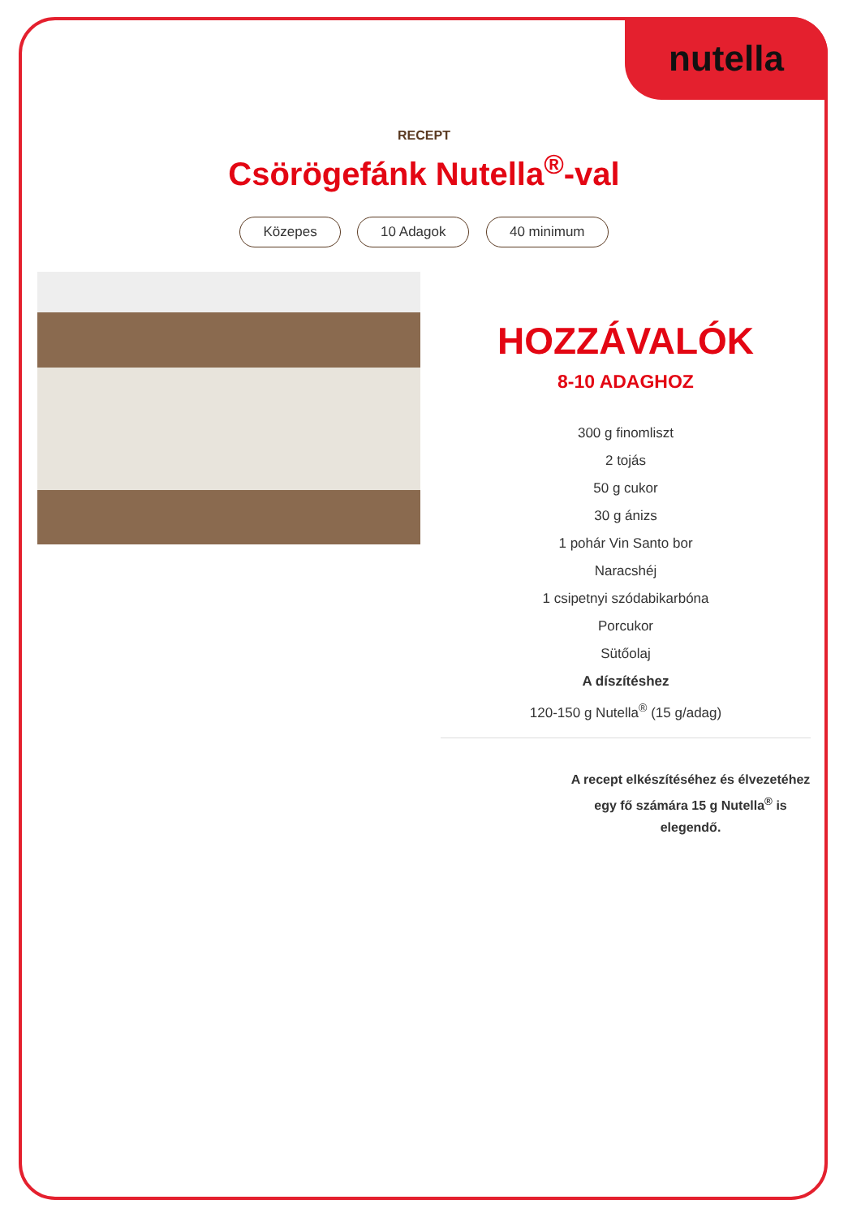nutella
RECEPT
Csörögefánk Nutella<sup>®</sup>-val
Közepes 10 Adagok 40 minimum
HOZZÁVALÓK
8-10 ADAGHOZ
300 g finomliszt
2 tojás
50 g cukor
30 g ánizs
1 pohár Vin Santo bor
Naracshéj
1 csipetnyi szódabikarbóna
Porcukor
Sütőolaj
A díszítéshez
120-150 g Nutella<sup>®</sup> (15 g/adag)
A recept elkészítéséhez és élvezetéhez egy fő számára 15 g Nutella<sup>®</sup> is elegendő.